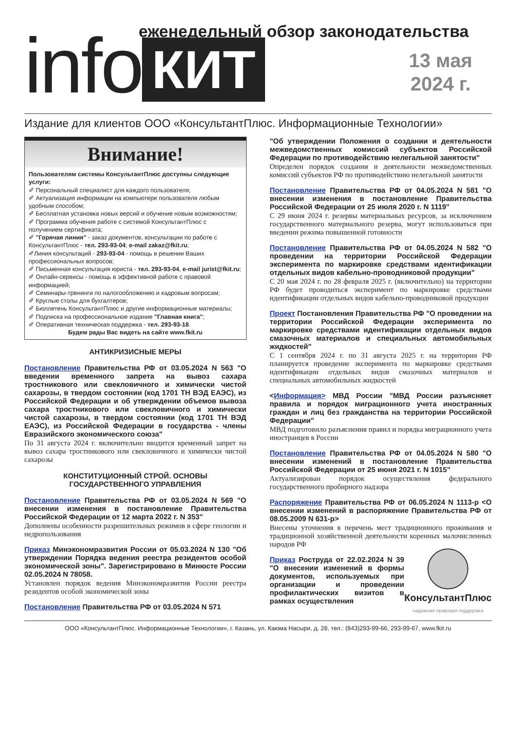еженедельный обзор законодательства
info
КИТ
13 мая
2024 г.
Издание для клиентов ООО «КонсультантПлюс. Информационные Технологии»
Внимание!
Пользователям системы КонсультантПлюс доступны следующие услуги:
✐ Персональный специалист для каждого пользователя;
✐ Актуализация информации на компьютере пользователя любым удобным способом;
✐ Бесплатная установка новых версий и обучение новым возможностям;
✐ Программа обучения работе с системой КонсультантПлюс с получением сертификата;
✐ "Горячая линия" - заказ документов, консультации по работе с КонсультантПлюс - тел. 293-93-04; e-mail zakaz@fkit.ru;
✐Линия консультаций - 293-93-04 - помощь в решении Ваших профессиональных вопросов;
✐ Письменная консультация юриста - тел. 293-93-04, e-mail jurist@fkit.ru;
✐ Онлайн-сервисы - помощь в эффективной работе с правовой информацией;
✐ Семинары-тренинги по налогообложению и кадровым вопросам;
✐ Круглые столы для бухгалтеров;
✐ Бюллетень КонсультантПлюс и другие информационные материалы;
✐ Подписка на профессиональное издание "Главная книга";
✐ Оперативная техническая поддержка - тел. 293-93-18.
Будем рады Вас видеть на сайте www.fkit.ru
АНТИКРИЗИСНЫЕ МЕРЫ
Постановление Правительства РФ от 03.05.2024 N 563 "О введении временного запрета на вывоз сахара тростникового или свекловичного и химически чистой сахарозы, в твердом состоянии (код 1701 ТН ВЭД ЕАЭС), из Российской Федерации и об утверждении объемов вывоза сахара тростникового или свекловичного и химически чистой сахарозы, в твердом состоянии (код 1701 ТН ВЭД ЕАЭС), из Российской Федерации в государства - члены Евразийского экономического союза"
По 31 августа 2024 г. включительно вводится временный запрет на вывоз сахара тростникового или свекловичного и химически чистой сахарозы
КОНСТИТУЦИОННЫЙ СТРОЙ. ОСНОВЫ ГОСУДАРСТВЕННОГО УПРАВЛЕНИЯ
Постановление Правительства РФ от 03.05.2024 N 569 "О внесении изменения в постановление Правительства Российской Федерации от 12 марта 2022 г. N 353"
Дополнены особенности разрешительных режимов в сфере геологии и недропользования
Приказ Минэкономразвития России от 05.03.2024 N 130 "Об утверждении Порядка ведения реестра резидентов особой экономической зоны". Зарегистрировано в Минюсте России 02.05.2024 N 78058.
Установлен порядок ведения Минэкономразвития России реестра резидентов особой экономической зоны
Постановление Правительства РФ от 03.05.2024 N 571
"Об утверждении Положения о создании и деятельности межведомственных комиссий субъектов Российской Федерации по противодействию нелегальной занятости"
Определен порядок создания и деятельности межведомственных комиссий субъектов РФ по противодействию нелегальной занятости
Постановление Правительства РФ от 04.05.2024 N 581 "О внесении изменения в постановление Правительства Российской Федерации от 25 июля 2020 г. N 1119"
С 29 июня 2024 г. резервы материальных ресурсов, за исключением государственного материального резерва, могут использоваться при введении режима повышенной готовности
Постановление Правительства РФ от 04.05.2024 N 582 "О проведении на территории Российской Федерации эксперимента по маркировке средствами идентификации отдельных видов кабельно-проводниковой продукции"
С 20 мая 2024 г. по 28 февраля 2025 г. (включительно) на территории РФ будет проводиться эксперимент по маркировке средствами идентификации отдельных видов кабельно-проводниковой продукции
Проект Постановления Правительства РФ "О проведении на территории Российской Федерации эксперимента по маркировке средствами идентификации отдельных видов смазочных материалов и специальных автомобильных жидкостей"
С 1 сентября 2024 г. по 31 августа 2025 г. на территории РФ планируется проведение эксперимента по маркировке средствами идентификации отдельных видов смазочных материалов и специальных автомобильных жидкостей
<Информация> МВД России "МВД России разъясняет правила и порядок миграционного учета иностранных граждан и лиц без гражданства на территории Российской Федерации"
МВД подготовило разъяснения правил и порядка миграционного учета иностранцев в России
Постановление Правительства РФ от 04.05.2024 N 580 "О внесении изменений в постановление Правительства Российской Федерации от 25 июня 2021 г. N 1015"
Актуализирован порядок осуществления федерального государственного пробирного надзора
Распоряжение Правительства РФ от 06.05.2024 N 1113-р <О внесении изменений в распоряжение Правительства РФ от 08.05.2009 N 631-р>
Внесены уточнения в перечень мест традиционного проживания и традиционной хозяйственной деятельности коренных малочисленных народов РФ
КонсультантПлюс
надежная правовая поддержка
Приказ Роструда от 22.02.2024 N 39 "О внесении изменений в формы документов, используемых при организации и проведении профилактических визитов в рамках осуществления
ООО «КонсультантПлюс. Информационные Технологии», г. Казань, ул. Каюма Насыри, д. 28, тел.: (843)293-99-66, 293-99-67, www.fkit.ru